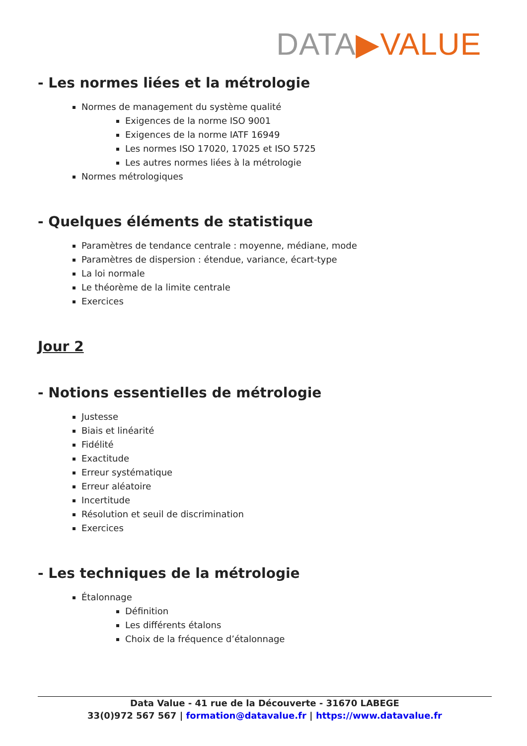DATA▶VALUE
- Les normes liées et la métrologie
Normes de management du système qualité
Exigences de la norme ISO 9001
Exigences de la norme IATF 16949
Les normes ISO 17020, 17025 et ISO 5725
Les autres normes liées à la métrologie
Normes métrologiques
- Quelques éléments de statistique
Paramètres de tendance centrale : moyenne, médiane, mode
Paramètres de dispersion : étendue, variance, écart-type
La loi normale
Le théorème de la limite centrale
Exercices
Jour 2
- Notions essentielles de métrologie
Justesse
Biais et linéarité
Fidélité
Exactitude
Erreur systématique
Erreur aléatoire
Incertitude
Résolution et seuil de discrimination
Exercices
- Les techniques de la métrologie
Étalonnage
Définition
Les différents étalons
Choix de la fréquence d’étalonnage
Data Value - 41 rue de la Découverte - 31670 LABEGE
33(0)972 567 567 | formation@datavalue.fr | https://www.datavalue.fr